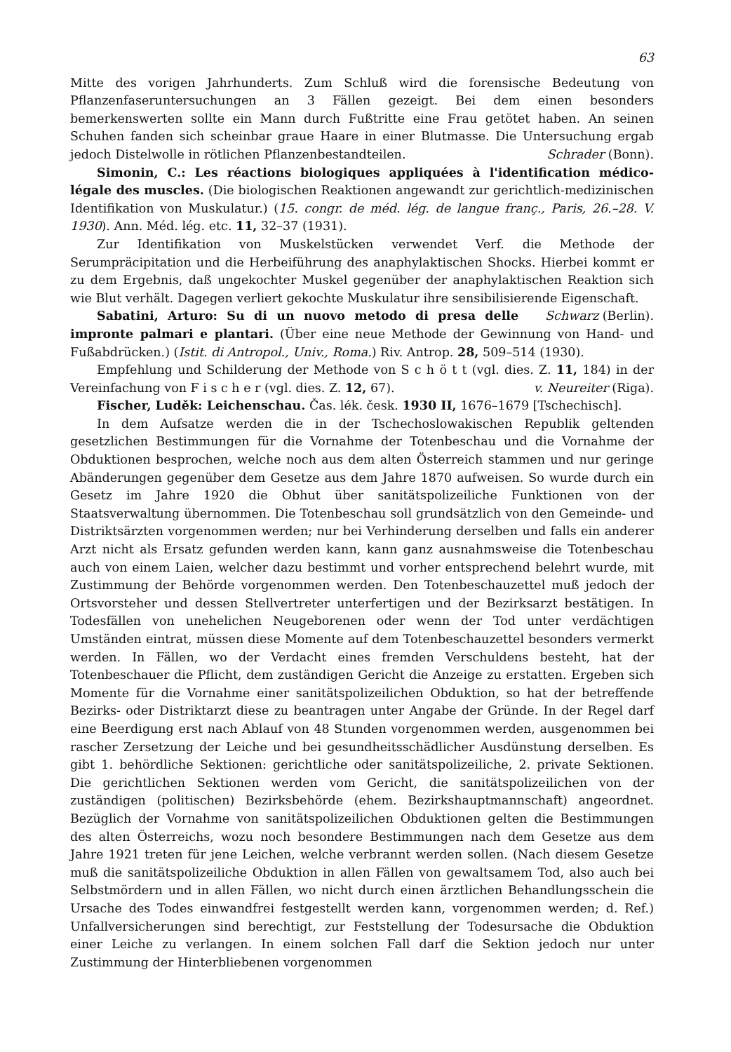63
Mitte des vorigen Jahrhunderts. Zum Schluß wird die forensische Bedeutung von Pflanzenfaseruntersuchungen an 3 Fällen gezeigt. Bei dem einen besonders bemerkenswerten sollte ein Mann durch Fußtritte eine Frau getötet haben. An seinen Schuhen fanden sich scheinbar graue Haare in einer Blutmasse. Die Untersuchung ergab jedoch Distelwolle in rötlichen Pflanzenbestandteilen. Schrader (Bonn).
Simonin, C.: Les réactions biologiques appliquées à l'identification médico-légale des muscles. (Die biologischen Reaktionen angewandt zur gerichtlich-medizinischen Identifikation von Muskulatur.) (15. congr. de méd. lég. de langue franç., Paris, 26.–28. V. 1930). Ann. Méd. lég. etc. 11, 32–37 (1931).
Zur Identifikation von Muskelstücken verwendet Verf. die Methode der Serumpräcipitation und die Herbeiführung des anaphylaktischen Shocks. Hierbei kommt er zu dem Ergebnis, daß ungekochter Muskel gegenüber der anaphylaktischen Reaktion sich wie Blut verhält. Dagegen verliert gekochte Muskulatur ihre sensibilisierende Eigenschaft. Schwarz (Berlin).
Sabatini, Arturo: Su di un nuovo metodo di presa delle impronte palmari e plantari. (Über eine neue Methode der Gewinnung von Hand- und Fußabdrücken.) (Istit. di Antropol., Univ., Roma.) Riv. Antrop. 28, 509–514 (1930).
Empfehlung und Schilderung der Methode von S c h ö t t (vgl. dies. Z. 11, 184) in der Vereinfachung von F i s c h e r (vgl. dies. Z. 12, 67). v. Neureiter (Riga).
Fischer, Luděk: Leichenschau. Čas. lék. česk. 1930 II, 1676–1679 [Tschechisch].
In dem Aufsatze werden die in der Tschechoslowakischen Republik geltenden gesetzlichen Bestimmungen für die Vornahme der Totenbeschau und die Vornahme der Obduktionen besprochen, welche noch aus dem alten Österreich stammen und nur geringe Abänderungen gegenüber dem Gesetze aus dem Jahre 1870 aufweisen. So wurde durch ein Gesetz im Jahre 1920 die Obhut über sanitätspolizeiliche Funktionen von der Staatsverwaltung übernommen. Die Totenbeschau soll grundsätzlich von den Gemeinde- und Distriktsärzten vorgenommen werden; nur bei Verhinderung derselben und falls ein anderer Arzt nicht als Ersatz gefunden werden kann, kann ganz ausnahmsweise die Totenbeschau auch von einem Laien, welcher dazu bestimmt und vorher entsprechend belehrt wurde, mit Zustimmung der Behörde vorgenommen werden. Den Totenbeschauzettel muß jedoch der Ortsvorsteher und dessen Stellvertreter unterfertigen und der Bezirksarzt bestätigen. In Todesfällen von unehelichen Neugeborenen oder wenn der Tod unter verdächtigen Umständen eintrat, müssen diese Momente auf dem Totenbeschauzettel besonders vermerkt werden. In Fällen, wo der Verdacht eines fremden Verschuldens besteht, hat der Totenbeschauer die Pflicht, dem zuständigen Gericht die Anzeige zu erstatten. Ergeben sich Momente für die Vornahme einer sanitätspolizeilichen Obduktion, so hat der betreffende Bezirks- oder Distriktarzt diese zu beantragen unter Angabe der Gründe. In der Regel darf eine Beerdigung erst nach Ablauf von 48 Stunden vorgenommen werden, ausgenommen bei rascher Zersetzung der Leiche und bei gesundheitsschädlicher Ausdünstung derselben. Es gibt 1. behördliche Sektionen: gerichtliche oder sanitätspolizeiliche, 2. private Sektionen. Die gerichtlichen Sektionen werden vom Gericht, die sanitätspolizeilichen von der zuständigen (politischen) Bezirksbehörde (ehem. Bezirkshauptmannschaft) angeordnet. Bezüglich der Vornahme von sanitätspolizeilichen Obduktionen gelten die Bestimmungen des alten Österreichs, wozu noch besondere Bestimmungen nach dem Gesetze aus dem Jahre 1921 treten für jene Leichen, welche verbrannt werden sollen. (Nach diesem Gesetze muß die sanitätspolizeiliche Obduktion in allen Fällen von gewaltsamem Tod, also auch bei Selbstmördern und in allen Fällen, wo nicht durch einen ärztlichen Behandlungsschein die Ursache des Todes einwandfrei festgestellt werden kann, vorgenommen werden; d. Ref.) Unfallversicherungen sind berechtigt, zur Feststellung der Todesursache die Obduktion einer Leiche zu verlangen. In einem solchen Fall darf die Sektion jedoch nur unter Zustimmung der Hinterbliebenen vorgenommen